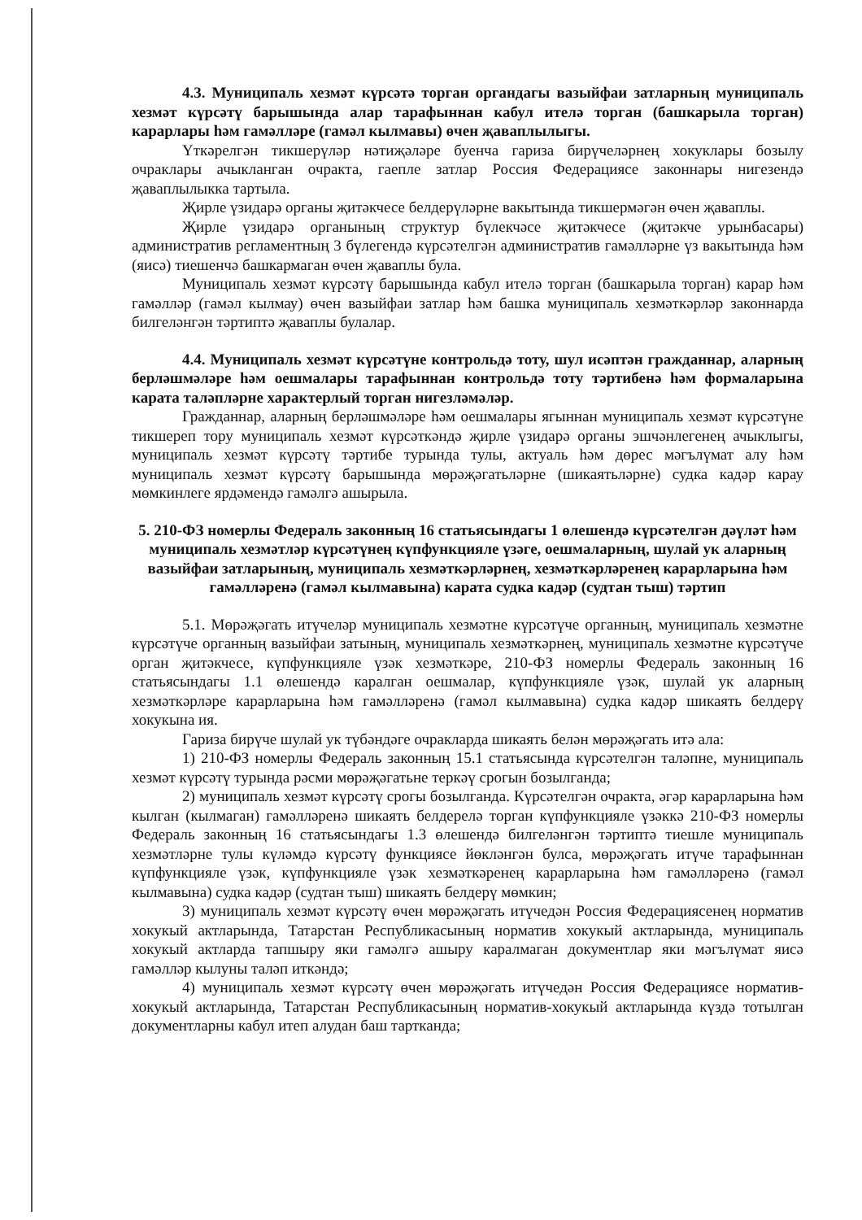4.3. Муниципаль хезмәт күрсәтә торган органдагы вазыйфаи затларның муниципаль хезмәт күрсәтү барышында алар тарафыннан кабул ителә торган (башкарыла торган) карарлары һәм гамәлләре (гамәл кылмавы) өчен җаваплылыгы.
Үткәрелгән тикшерүләр нәтиҗәләре буенча гариза бирүчеләрнең хокуклары бозылу очраклары ачыкланган очракта, гаепле затлар Россия Федерациясе законнары нигезендә җаваплылыкка тартыла.
Җирле үзидарә органы җитәкчесе белдерүләрне вакытында тикшермәгән өчен җаваплы.
Җирле үзидарә органының структур бүлекчәсе җитәкчесе (җитәкче урынбасары) административ регламентның 3 бүлегендә күрсәтелгән административ гамәлләрне үз вакытында һәм (яисә) тиешенчә башкармаган өчен җаваплы була.
Муниципаль хезмәт күрсәтү барышында кабул ителә торган (башкарыла торган) карар һәм гамәлләр (гамәл кылмау) өчен вазыйфаи затлар һәм башка муниципаль хезмәткәрләр законнарда билгеләнгән тәртиптә җаваплы булалар.
4.4. Муниципаль хезмәт күрсәтүне контрольдә тоту, шул исәптән гражданнар, аларның берләшмәләре һәм оешмалары тарафыннан контрольдә тоту тәртибенә һәм формаларына карата таләпләрне характерлый торган нигезләмәләр.
Гражданнар, аларның берләшмәләре һәм оешмалары ягыннан муниципаль хезмәт күрсәтүне тикшереп тору муниципаль хезмәт күрсәткәндә җирле үзидарә органы эшчәнлегенең ачыклыгы, муниципаль хезмәт күрсәтү тәртибе турында тулы, актуаль һәм дөрес мәгълүмат алу һәм муниципаль хезмәт күрсәтү барышында мөрәҗәгатьләрне (шикаятьләрне) судка кадәр карау мөмкинлеге ярдәмендә гамәлгә ашырыла.
5. 210-ФЗ номерлы Федераль законның 16 статьясындагы 1 өлешендә күрсәтелгән дәүләт һәм муниципаль хезмәтләр күрсәтүнең күпфункцияле үзәге, оешмаларның, шулай ук аларның вазыйфаи затларының, муниципаль хезмәткәрләрнең, хезмәткәрләренең карарларына һәм гамәлләренә (гамәл кылмавына) карата судка кадәр (судтан тыш) тәртип
5.1. Мөрәҗәгать итүчеләр муниципаль хезмәтне күрсәтүче органның, муниципаль хезмәтне күрсәтүче органның вазыйфаи затының, муниципаль хезмәткәрнең, муниципаль хезмәтне күрсәтүче орган җитәкчесе, күпфункцияле үзәк хезмәткәре, 210-ФЗ номерлы Федераль законның 16 статьясындагы 1.1 өлешендә каралган оешмалар, күпфункцияле үзәк, шулай ук аларның хезмәткәрләре карарларына һәм гамәлләренә (гамәл кылмавына) судка кадәр шикаять белдерү хокукына ия.
Гариза бирүче шулай ук түбәндәге очракларда шикаять белән мөрәҗәгать итә ала:
1) 210-ФЗ номерлы Федераль законның 15.1 статьясында күрсәтелгән таләпне, муниципаль хезмәт күрсәтү турында рәсми мөрәҗәгатьне теркәү срогын бозылганда;
2) муниципаль хезмәт күрсәтү срогы бозылганда. Күрсәтелгән очракта, әгәр карарларына һәм кылган (кылмаган) гамәлләренә шикаять белдерелә торган күпфункцияле үзәккә 210-ФЗ номерлы Федераль законның 16 статьясындагы 1.3 өлешендә билгеләнгән тәртиптә тиешле муниципаль хезмәтләрне тулы күләмдә күрсәтү функциясе йөкләнгән булса, мөрәҗәгать итүче тарафыннан күпфункцияле үзәк, күпфункцияле үзәк хезмәткәренең карарларына һәм гамәлләренә (гамәл кылмавына) судка кадәр (судтан тыш) шикаять белдерү мөмкин;
3) муниципаль хезмәт күрсәтү өчен мөрәҗәгать итүчедән Россия Федерациясенең норматив хокукый актларында, Татарстан Республикасының норматив хокукый актларында, муниципаль хокукый актларда тапшыру яки гамәлгә ашыру каралмаган документлар яки мәгълүмат яисә гамәлләр кылуны таләп иткәндә;
4) муниципаль хезмәт күрсәтү өчен мөрәҗәгать итүчедән Россия Федерациясе норматив-хокукый актларында, Татарстан Республикасының норматив-хокукый актларында күздә тотылган документларны кабул итеп алудан баш тартканда;